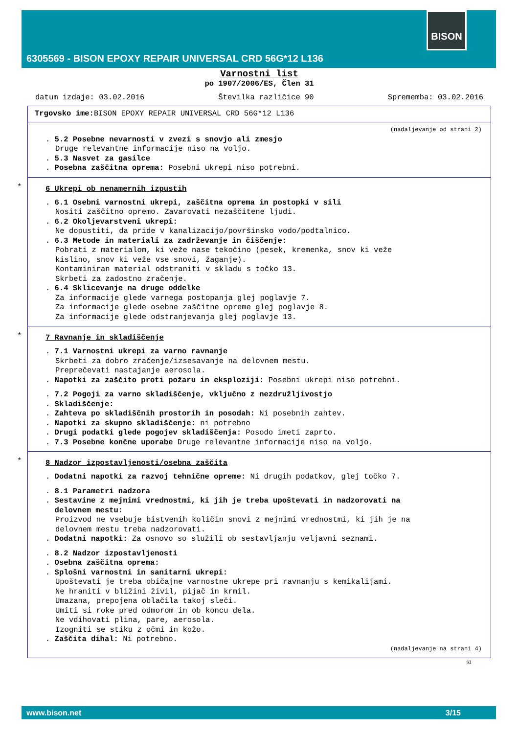BISON
6305569 - BISON EPOXY REPAIR UNIVERSAL CRD 56G*12 L136
Varnostni list
po 1907/2006/ES, Člen 31
datum izdaje: 03.02.2016 Številka različice 90 Sprememba: 03.02.2016
Trgovsko ime: BISON EPOXY REPAIR UNIVERSAL CRD 56G*12 L136
(nadaljevanje od strani 2)
. 5.2 Posebne nevarnosti v zvezi s snovjo ali zmesjo
Druge relevantne informacije niso na voljo.
. 5.3 Nasvet za gasilce
. Posebna zaščitna oprema: Posebni ukrepi niso potrebni.
*
6 Ukrepi ob nenamernih izpustih
. 6.1 Osebni varnostni ukrepi, zaščitna oprema in postopki v sili
Nositi zaščitno opremo. Zavarovati nezaščitene ljudi.
. 6.2 Okoljevarstveni ukrepi:
Ne dopustiti, da pride v kanalizacijo/površinsko vodo/podtalnico.
. 6.3 Metode in materiali za zadrževanje in čiščenje:
Pobrati z materialom, ki veže nase tekočino (pesek, kremenka, snov ki veže
kislino, snov ki veže vse snovi, žaganje).
Kontaminiran material odstraniti v skladu s točko 13.
Skrbeti za zadostno zračenje.
. 6.4 Sklicevanje na druge oddelke
Za informacije glede varnega postopanja glej poglavje 7.
Za informacije glede osebne zaščitne opreme glej poglavje 8.
Za informacije glede odstranjevanja glej poglavje 13.
*
7 Ravnanje in skladiščenje
. 7.1 Varnostni ukrepi za varno ravnanje
Skrbeti za dobro zračenje/izsesavanje na delovnem mestu.
Preprečevati nastajanje aerosola.
. Napotki za zaščito proti požaru in eksploziji: Posebni ukrepi niso potrebni.
. 7.2 Pogoji za varno skladiščenje, vključno z nezdružljivostjo
. Skladiščenje:
. Zahteva po skladiščnih prostorih in posodah: Ni posebnih zahtev.
. Napotki za skupno skladiščenje: ni potrebno
. Drugi podatki glede pogojev skladiščenja: Posodo imeti zaprto.
. 7.3 Posebne končne uporabe Druge relevantne informacije niso na voljo.
*
8 Nadzor izpostavljenosti/osebna zaščita
. Dodatni napotki za razvoj tehnične opreme: Ni drugih podatkov, glej točko 7.
. 8.1 Parametri nadzora
. Sestavine z mejnimi vrednostmi, ki jih je treba upoštevati in nadzorovati na
delovnem mestu:
Proizvod ne vsebuje bistvenih količin snovi z mejnimi vrednostmi, ki jih je na
delovnem mestu treba nadzorovati.
. Dodatni napotki: Za osnovo so služili ob sestavljanju veljavni seznami.
. 8.2 Nadzor izpostavljenosti
. Osebna zaščitna oprema:
. Splošni varnostni in sanitarni ukrepi:
Upoštevati je treba običajne varnostne ukrepe pri ravnanju s kemikalijami.
Ne hraniti v bližini živil, pijač in krmil.
Umazana, prepojena oblačila takoj sleči.
Umiti si roke pred odmorom in ob koncu dela.
Ne vdihovati plina, pare, aerosola.
Izogniti se stiku z očmi in kožo.
. Zaščita dihal: Ni potrebno.
(nadaljevanje na strani 4)
SI
www.bison.net 3/15